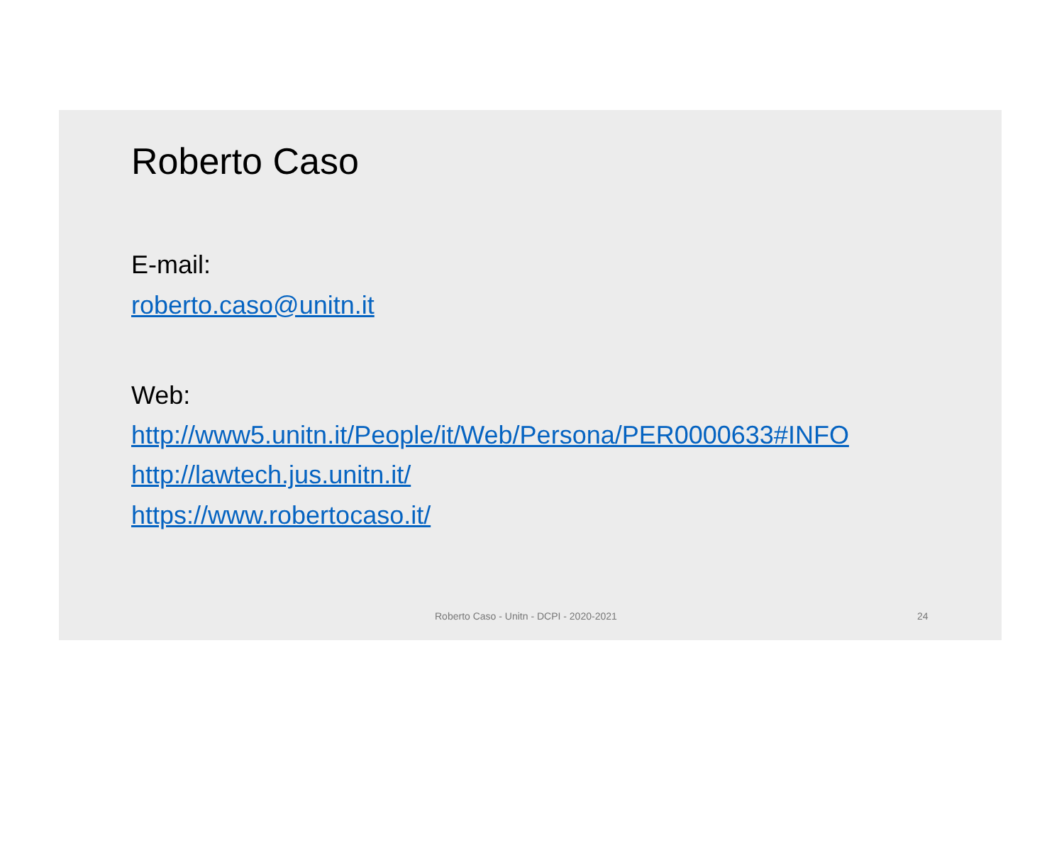Roberto Caso
E-mail:
roberto.caso@unitn.it
Web:
http://www5.unitn.it/People/it/Web/Persona/PER0000633#INFO
http://lawtech.jus.unitn.it/
https://www.robertocaso.it/
Roberto Caso - Unitn - DCPI - 2020-2021 24